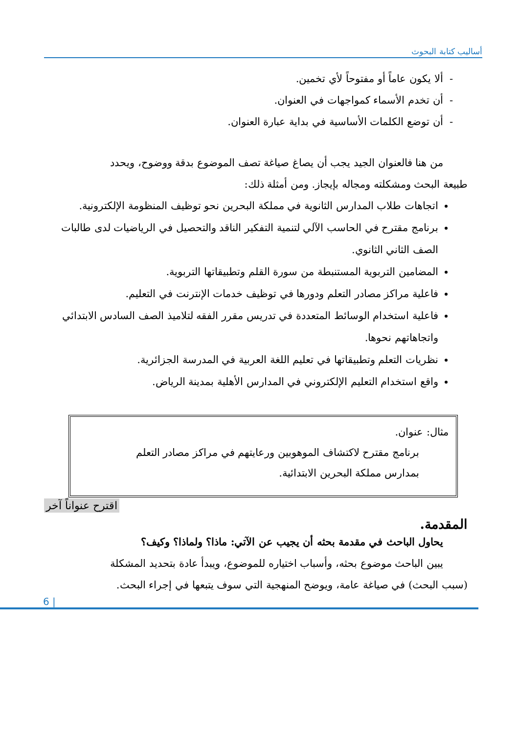أساليب كتابة البحوث
- ألا يكون عاماً أو مفتوحاً لأي تخمين.
- أن تخدم الأسماء كمواجهات في العنوان.
- أن توضع الكلمات الأساسية في بداية عبارة العنوان.
من هنا فالعنوان الجيد يجب أن يصاغ صياغة تصف الموضوع بدقة ووضوح، ويحدد
طبيعة البحث ومشكلته ومجاله بإيجاز. ومن أمثلة ذلك:
اتجاهات طلاب المدارس الثانوية في مملكة البحرين نحو توظيف المنظومة الإلكترونية.
برنامج مقترح في الحاسب الآلي لتنمية التفكير الناقد والتحصيل في الرياضيات لدى طالبات الصف الثاني الثانوي.
المضامين التربوية المستنبطة من سورة القلم وتطبيقاتها التربوية.
فاعلية مراكز مصادر التعلم ودورها في توظيف خدمات الإنترنت في التعليم.
فاعلية استخدام الوسائط المتعددة في تدريس مقرر الفقه لتلاميذ الصف السادس الابتدائي واتجاهاتهم نحوها.
نظريات التعلم وتطبيقاتها في تعليم اللغة العربية في المدرسة الجزائرية.
واقع استخدام التعليم الإلكتروني في المدارس الأهلية بمدينة الرياض.
مثال: عنوان.
برنامج مقترح لاكتشاف الموهوبين ورعايتهم في مراكز مصادر التعلم
بمدارس مملكة البحرين الابتدائية.
اقترح عنواناً آخر
المقدمة.
يحاول الباحث في مقدمة بحثه أن يجيب عن الآتي: ماذا؟ ولماذا؟ وكيف؟
يبين الباحث موضوع بحثه، وأسباب اختياره للموضوع، ويبدأ عادة بتحديد المشكلة
(سبب البحث) في صياغة عامة، ويوضح المنهجية التي سوف يتبعها في إجراء البحث.
6 |